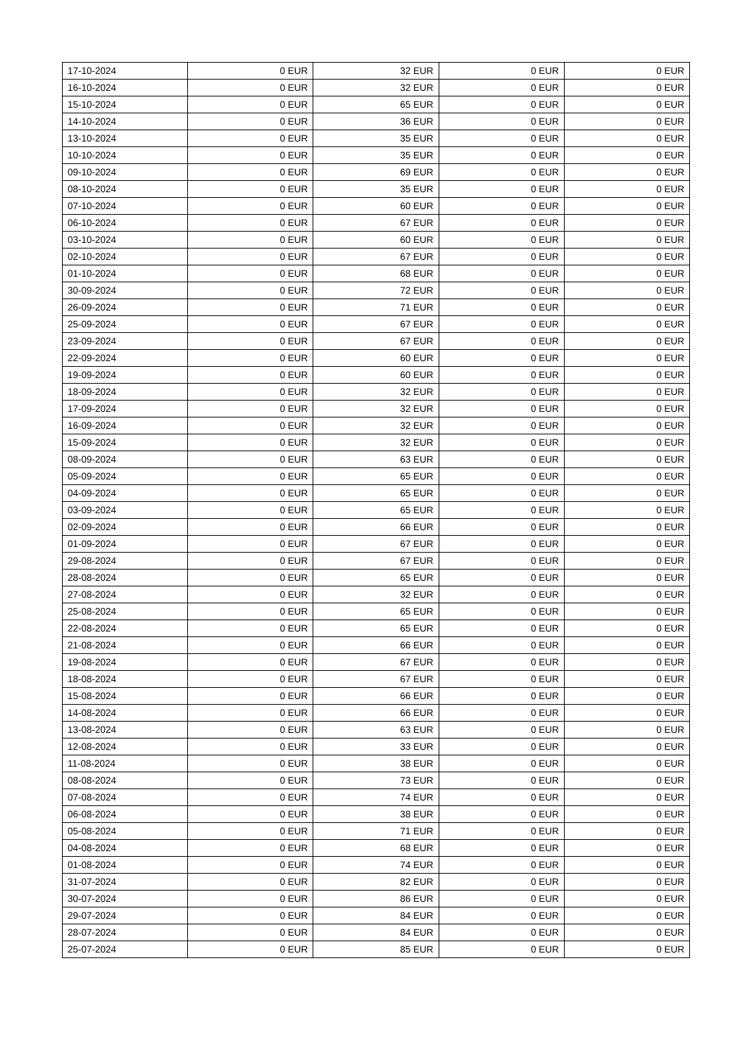| 17-10-2024 | 0 EUR | 32 EUR | 0 EUR | 0 EUR |
| 16-10-2024 | 0 EUR | 32 EUR | 0 EUR | 0 EUR |
| 15-10-2024 | 0 EUR | 65 EUR | 0 EUR | 0 EUR |
| 14-10-2024 | 0 EUR | 36 EUR | 0 EUR | 0 EUR |
| 13-10-2024 | 0 EUR | 35 EUR | 0 EUR | 0 EUR |
| 10-10-2024 | 0 EUR | 35 EUR | 0 EUR | 0 EUR |
| 09-10-2024 | 0 EUR | 69 EUR | 0 EUR | 0 EUR |
| 08-10-2024 | 0 EUR | 35 EUR | 0 EUR | 0 EUR |
| 07-10-2024 | 0 EUR | 60 EUR | 0 EUR | 0 EUR |
| 06-10-2024 | 0 EUR | 67 EUR | 0 EUR | 0 EUR |
| 03-10-2024 | 0 EUR | 60 EUR | 0 EUR | 0 EUR |
| 02-10-2024 | 0 EUR | 67 EUR | 0 EUR | 0 EUR |
| 01-10-2024 | 0 EUR | 68 EUR | 0 EUR | 0 EUR |
| 30-09-2024 | 0 EUR | 72 EUR | 0 EUR | 0 EUR |
| 26-09-2024 | 0 EUR | 71 EUR | 0 EUR | 0 EUR |
| 25-09-2024 | 0 EUR | 67 EUR | 0 EUR | 0 EUR |
| 23-09-2024 | 0 EUR | 67 EUR | 0 EUR | 0 EUR |
| 22-09-2024 | 0 EUR | 60 EUR | 0 EUR | 0 EUR |
| 19-09-2024 | 0 EUR | 60 EUR | 0 EUR | 0 EUR |
| 18-09-2024 | 0 EUR | 32 EUR | 0 EUR | 0 EUR |
| 17-09-2024 | 0 EUR | 32 EUR | 0 EUR | 0 EUR |
| 16-09-2024 | 0 EUR | 32 EUR | 0 EUR | 0 EUR |
| 15-09-2024 | 0 EUR | 32 EUR | 0 EUR | 0 EUR |
| 08-09-2024 | 0 EUR | 63 EUR | 0 EUR | 0 EUR |
| 05-09-2024 | 0 EUR | 65 EUR | 0 EUR | 0 EUR |
| 04-09-2024 | 0 EUR | 65 EUR | 0 EUR | 0 EUR |
| 03-09-2024 | 0 EUR | 65 EUR | 0 EUR | 0 EUR |
| 02-09-2024 | 0 EUR | 66 EUR | 0 EUR | 0 EUR |
| 01-09-2024 | 0 EUR | 67 EUR | 0 EUR | 0 EUR |
| 29-08-2024 | 0 EUR | 67 EUR | 0 EUR | 0 EUR |
| 28-08-2024 | 0 EUR | 65 EUR | 0 EUR | 0 EUR |
| 27-08-2024 | 0 EUR | 32 EUR | 0 EUR | 0 EUR |
| 25-08-2024 | 0 EUR | 65 EUR | 0 EUR | 0 EUR |
| 22-08-2024 | 0 EUR | 65 EUR | 0 EUR | 0 EUR |
| 21-08-2024 | 0 EUR | 66 EUR | 0 EUR | 0 EUR |
| 19-08-2024 | 0 EUR | 67 EUR | 0 EUR | 0 EUR |
| 18-08-2024 | 0 EUR | 67 EUR | 0 EUR | 0 EUR |
| 15-08-2024 | 0 EUR | 66 EUR | 0 EUR | 0 EUR |
| 14-08-2024 | 0 EUR | 66 EUR | 0 EUR | 0 EUR |
| 13-08-2024 | 0 EUR | 63 EUR | 0 EUR | 0 EUR |
| 12-08-2024 | 0 EUR | 33 EUR | 0 EUR | 0 EUR |
| 11-08-2024 | 0 EUR | 38 EUR | 0 EUR | 0 EUR |
| 08-08-2024 | 0 EUR | 73 EUR | 0 EUR | 0 EUR |
| 07-08-2024 | 0 EUR | 74 EUR | 0 EUR | 0 EUR |
| 06-08-2024 | 0 EUR | 38 EUR | 0 EUR | 0 EUR |
| 05-08-2024 | 0 EUR | 71 EUR | 0 EUR | 0 EUR |
| 04-08-2024 | 0 EUR | 68 EUR | 0 EUR | 0 EUR |
| 01-08-2024 | 0 EUR | 74 EUR | 0 EUR | 0 EUR |
| 31-07-2024 | 0 EUR | 82 EUR | 0 EUR | 0 EUR |
| 30-07-2024 | 0 EUR | 86 EUR | 0 EUR | 0 EUR |
| 29-07-2024 | 0 EUR | 84 EUR | 0 EUR | 0 EUR |
| 28-07-2024 | 0 EUR | 84 EUR | 0 EUR | 0 EUR |
| 25-07-2024 | 0 EUR | 85 EUR | 0 EUR | 0 EUR |